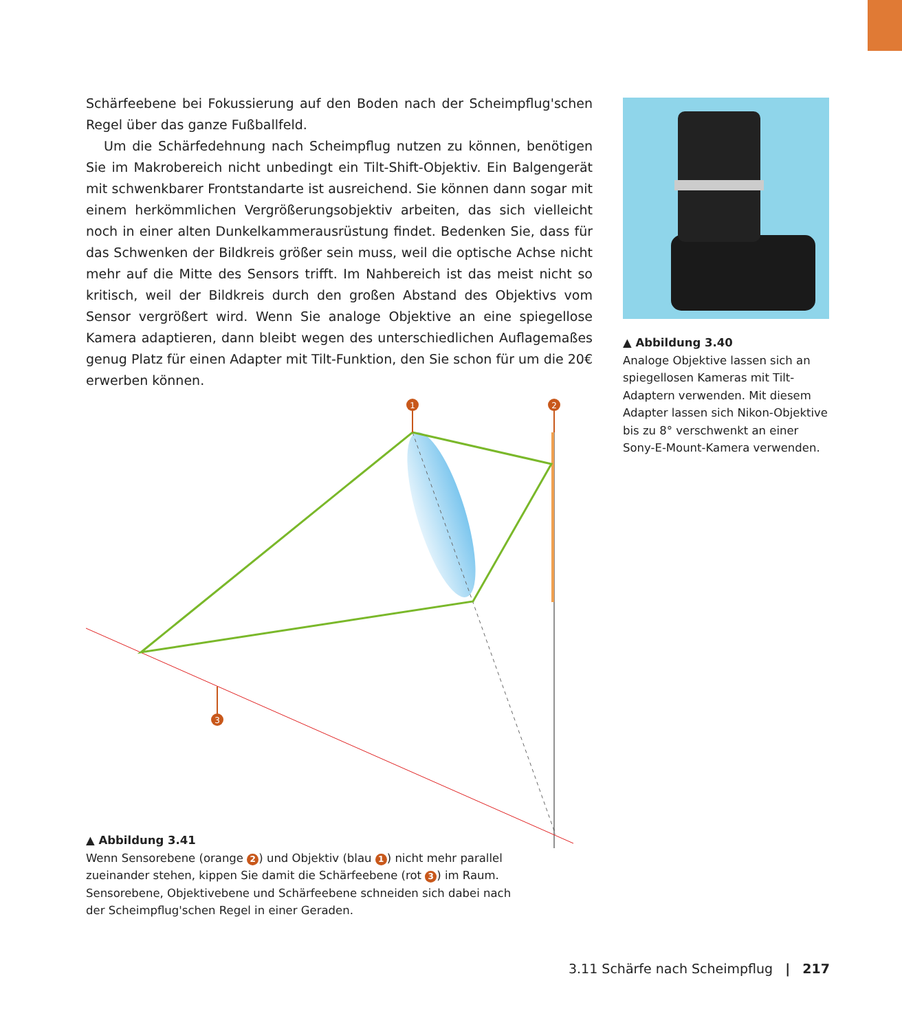Schärfeebene bei Fokussierung auf den Boden nach der Scheimpflug'schen Regel über das ganze Fußballfeld.
Um die Schärfedehnung nach Scheimpflug nutzen zu können, benötigen Sie im Makrobereich nicht unbedingt ein Tilt-Shift-Objektiv. Ein Balgengerät mit schwenkbarer Frontstandarte ist ausreichend. Sie können dann sogar mit einem herkömmlichen Vergrößerungsobjektiv arbeiten, das sich vielleicht noch in einer alten Dunkelkammerausrüstung findet. Bedenken Sie, dass für das Schwenken der Bildkreis größer sein muss, weil die optische Achse nicht mehr auf die Mitte des Sensors trifft. Im Nahbereich ist das meist nicht so kritisch, weil der Bildkreis durch den großen Abstand des Objektivs vom Sensor vergrößert wird. Wenn Sie analoge Objektive an eine spiegellose Kamera adaptieren, dann bleibt wegen des unterschiedlichen Auflagemaßes genug Platz für einen Adapter mit Tilt-Funktion, den Sie schon für um die 20€ erwerben können.
1
2
3
▲ Abbildung 3.40
Analoge Objektive lassen sich an spiegellosen Kameras mit Tilt-Adaptern verwenden. Mit diesem Adapter lassen sich Nikon-Objektive bis zu 8° verschwenkt an einer Sony-E-Mount-Kamera verwenden.
▲ Abbildung 3.41
Wenn Sensorebene (orange 2) und Objektiv (blau 1) nicht mehr parallel zueinander stehen, kippen Sie damit die Schärfeebene (rot 3) im Raum. Sensorebene, Objektivebene und Schärfeebene schneiden sich dabei nach der Scheimpflug'schen Regel in einer Geraden.
3.11 Schärfe nach Scheimpflug | 217